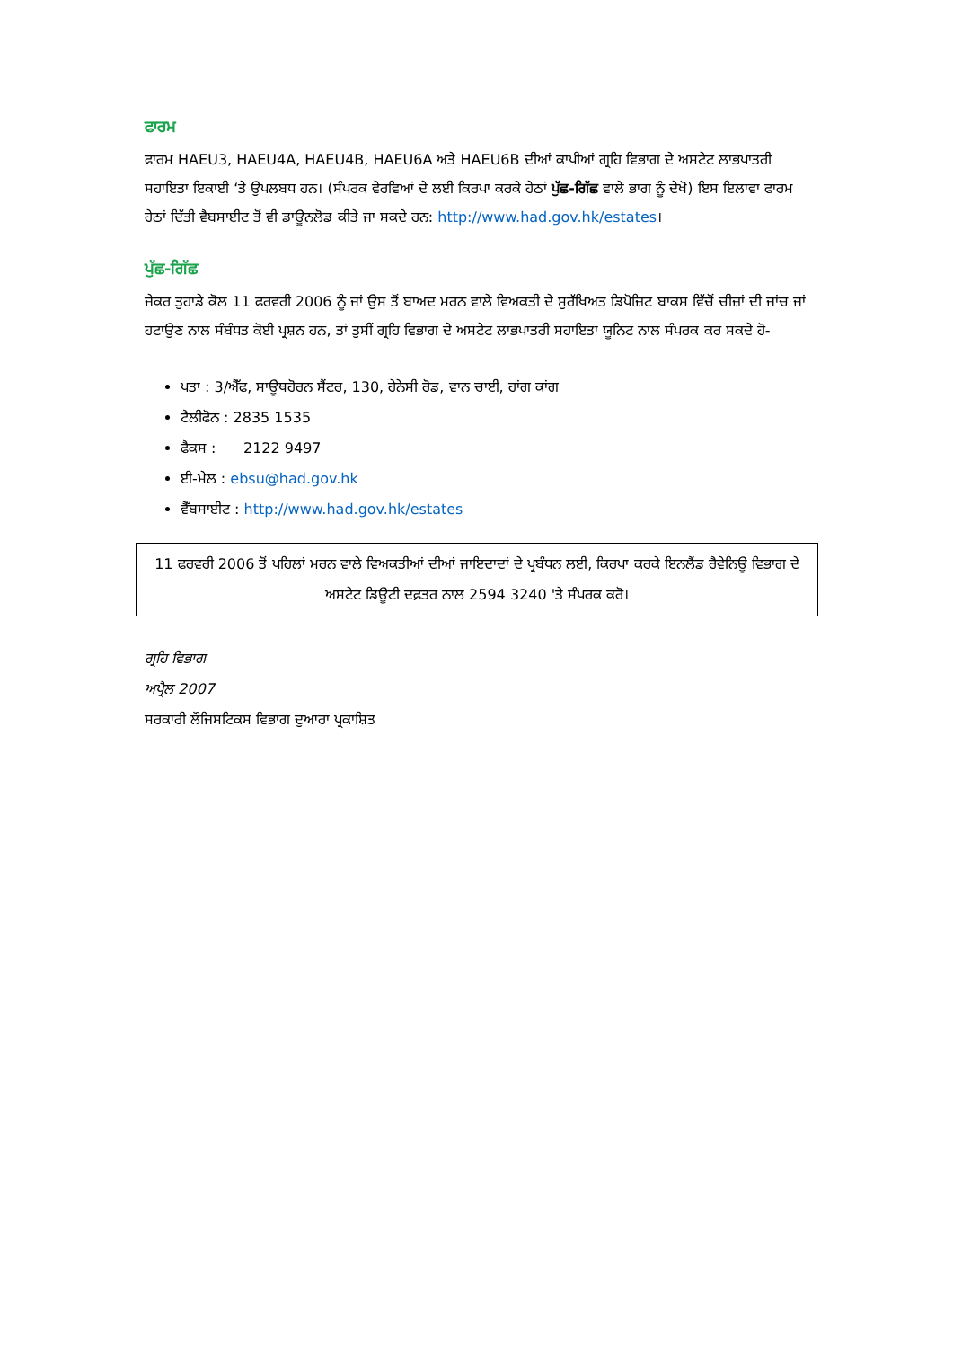ਫਾਰਮ
ਫਾਰਮ HAEU3, HAEU4A, HAEU4B, HAEU6A ਅਤੇ HAEU6B ਦੀਆਂ ਕਾਪੀਆਂ ਗ੍ਰਹਿ ਵਿਭਾਗ ਦੇ ਅਸਟੇਟ ਲਾਭਪਾਤਰੀ ਸਹਾਇਤਾ ਇਕਾਈ ‘ਤੇ ਉਪਲਬਧ ਹਨ। (ਸੰਪਰਕ ਵੇਰਵਿਆਂ ਦੇ ਲਈ ਕਿਰਪਾ ਕਰਕੇ ਹੇਠਾਂ ਪੁੱਛ-ਗਿੱਛ ਵਾਲੇ ਭਾਗ ਨੂੰ ਦੇਖੋ) ਇਸ ਇਲਾਵਾ ਫਾਰਮ ਹੇਠਾਂ ਦਿੱਤੀ ਵੈਬਸਾਈਟ ਤੋਂ ਵੀ ਡਾਊਨਲੋਡ ਕੀਤੇ ਜਾ ਸਕਦੇ ਹਨ: http://www.had.gov.hk/estates।
ਪੁੱਛ-ਗਿੱਛ
ਜੇਕਰ ਤੁਹਾਡੇ ਕੋਲ 11 ਫਰਵਰੀ 2006 ਨੂੰ ਜਾਂ ਉਸ ਤੋਂ ਬਾਅਦ ਮਰਨ ਵਾਲੇ ਵਿਅਕਤੀ ਦੇ ਸੁਰੱਖਿਅਤ ਡਿਪੋਜ਼ਿਟ ਬਾਕਸ ਵਿੱਚੋਂ ਚੀਜ਼ਾਂ ਦੀ ਜਾਂਚ ਜਾਂ ਹਟਾਉਣ ਨਾਲ ਸੰਬੰਧਤ ਕੋਈ ਪ੍ਰਸ਼ਨ ਹਨ, ਤਾਂ ਤੁਸੀਂ ਗ੍ਰਹਿ ਵਿਭਾਗ ਦੇ ਅਸਟੇਟ ਲਾਭਪਾਤਰੀ ਸਹਾਇਤਾ ਯੂਨਿਟ ਨਾਲ ਸੰਪਰਕ ਕਰ ਸਕਦੇ ਹੋ-
ਪਤਾ : 3/ਐੱਫ, ਸਾਊਥਹੋਰਨ ਸੈਂਟਰ, 130, ਹੇਨੇਸੀ ਰੋਡ, ਵਾਨ ਚਾਈ, ਹਾਂਗ ਕਾਂਗ
ਟੈਲੀਫੋਨ : 2835 1535
ਫੈਕਸ : 2122 9497
ਈ-ਮੇਲ : ebsu@had.gov.hk
ਵੈੱਬਸਾਈਟ : http://www.had.gov.hk/estates
11 ਫਰਵਰੀ 2006 ਤੋਂ ਪਹਿਲਾਂ ਮਰਨ ਵਾਲੇ ਵਿਅਕਤੀਆਂ ਦੀਆਂ ਜਾਇਦਾਦਾਂ ਦੇ ਪ੍ਰਬੰਧਨ ਲਈ, ਕਿਰਪਾ ਕਰਕੇ ਇਨਲੈਂਡ ਰੈਵੇਨਿਊ ਵਿਭਾਗ ਦੇ ਅਸਟੇਟ ਡਿਊਟੀ ਦਫ਼ਤਰ ਨਾਲ 2594 3240 'ਤੇ ਸੰਪਰਕ ਕਰੋ।
ਗ੍ਰਹਿ ਵਿਭਾਗ
ਅਪ੍ਰੈਲ 2007
ਸਰਕਾਰੀ ਲੌਜਿਸਟਿਕਸ ਵਿਭਾਗ ਦੁਆਰਾ ਪ੍ਰਕਾਸ਼ਿਤ